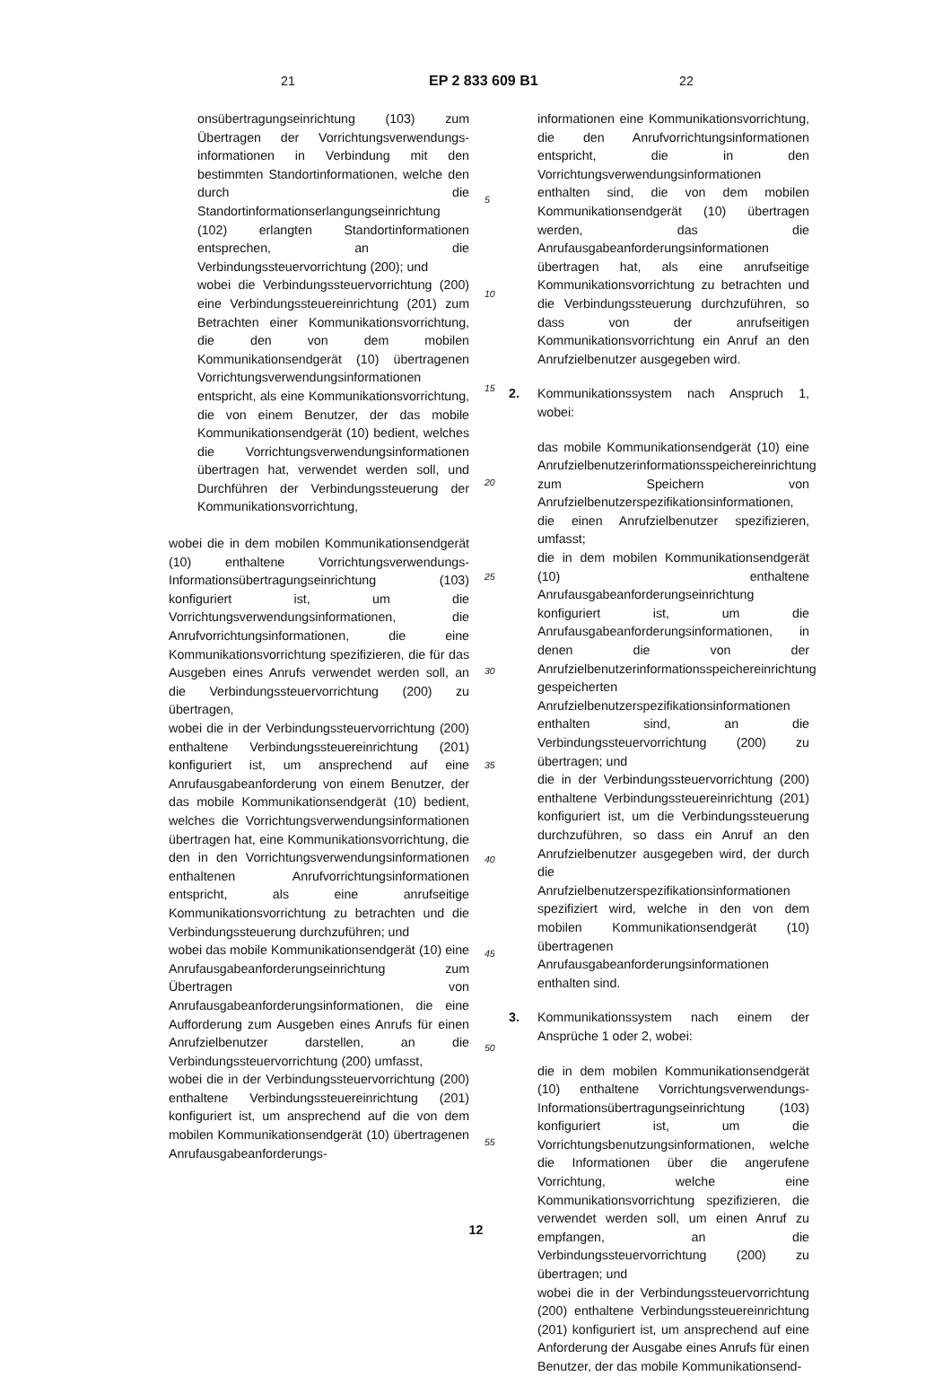21 EP 2 833 609 B1 22
onsübertragungseinrichtung (103) zum Übertragen der Vorrichtungsverwendungs-informationen in Verbindung mit den bestimmten Standortinformationen, welche den durch die Standortinformationserlangungseinrichtung (102) erlangten Standortinformationen entsprechen, an die Verbindungssteuervorrichtung (200); und
wobei die Verbindungssteuervorrichtung (200) eine Verbindungssteuereinrichtung (201) zum Betrachten einer Kommunikationsvorrichtung, die den von dem mobilen Kommunikationsendgerät (10) übertragenen Vorrichtungsverwendungsinformationen entspricht, als eine Kommunikationsvorrichtung, die von einem Benutzer, der das mobile Kommunikationsendgerät (10) bedient, welches die Vorrichtungsverwendungsinformationen übertragen hat, verwendet werden soll, und Durchführen der Verbindungssteuerung der Kommunikationsvorrichtung,
wobei die in dem mobilen Kommunikationsendgerät (10) enthaltene Vorrichtungsverwendungs-Informationsübertragungseinrichtung (103) konfiguriert ist, um die Vorrichtungsverwendungsinformationen, die Anrufvorrichtungsinformationen, die eine Kommunikationsvorrichtung spezifizieren, die für das Ausgeben eines Anrufs verwendet werden soll, an die Verbindungssteuervorrichtung (200) zu übertragen,
wobei die in der Verbindungssteuervorrichtung (200) enthaltene Verbindungssteuereinrichtung (201) konfiguriert ist, um ansprechend auf eine Anrufausgabeanforderung von einem Benutzer, der das mobile Kommunikationsendgerät (10) bedient, welches die Vorrichtungsverwendungsinformationen übertragen hat, eine Kommunikationsvorrichtung, die den in den Vorrichtungsverwendungsinformationen enthaltenen Anrufvorrichtungsinformationen entspricht, als eine anrufseitige Kommunikationsvorrichtung zu betrachten und die Verbindungssteuerung durchzuführen; und
wobei das mobile Kommunikationsendgerät (10) eine Anrufausgabeanforderungseinrichtung zum Übertragen von Anrufausgabeanforderungsinformationen, die eine Aufforderung zum Ausgeben eines Anrufs für einen Anrufzielbenutzer darstellen, an die Verbindungssteuervorrichtung (200) umfasst,
wobei die in der Verbindungssteuervorrichtung (200) enthaltene Verbindungssteuereinrichtung (201) konfiguriert ist, um ansprechend auf die von dem mobilen Kommunikationsendgerät (10) übertragenen Anrufausgabeanforderungs-
5
10
15
20
25
30
35
40
45
50
55
informationen eine Kommunikationsvorrichtung, die den Anrufvorrichtungsinformationen entspricht, die in den Vorrichtungsverwendungsinformationen enthalten sind, die von dem mobilen Kommunikationsendgerät (10) übertragen werden, das die Anrufausgabeanforderungsinformationen übertragen hat, als eine anrufseitige Kommunikationsvorrichtung zu betrachten und die Verbindungssteuerung durchzuführen, so dass von der anrufseitigen Kommunikationsvorrichtung ein Anruf an den Anrufzielbenutzer ausgegeben wird.
2. Kommunikationssystem nach Anspruch 1, wobei:
das mobile Kommunikationsendgerät (10) eine Anrufzielbenutzerinformationsspeichereinrichtung zum Speichern von Anrufzielbenutzerspezifikationsinformationen, die einen Anrufzielbenutzer spezifizieren, umfasst;
die in dem mobilen Kommunikationsendgerät (10) enthaltene Anrufausgabeanforderungseinrichtung konfiguriert ist, um die Anrufausgabeanforderungsinformationen, in denen die von der Anrufzielbenutzerinformationsspeichereinrichtung gespeicherten Anrufzielbenutzerspezifikationsinformationen enthalten sind, an die Verbindungssteuervorrichtung (200) zu übertragen; und
die in der Verbindungssteuervorrichtung (200) enthaltene Verbindungssteuereinrichtung (201) konfiguriert ist, um die Verbindungssteuerung durchzuführen, so dass ein Anruf an den Anrufzielbenutzer ausgegeben wird, der durch die Anrufzielbenutzerspezifikationsinformationen spezifiziert wird, welche in den von dem mobilen Kommunikationsendgerät (10) übertragenen Anrufausgabeanforderungsinformationen enthalten sind.
3. Kommunikationssystem nach einem der Ansprüche 1 oder 2, wobei:
die in dem mobilen Kommunikationsendgerät (10) enthaltene Vorrichtungsverwendungs-Informationsübertragungseinrichtung (103) konfiguriert ist, um die Vorrichtungsbenutzungsinformationen, welche die Informationen über die angerufene Vorrichtung, welche eine Kommunikationsvorrichtung spezifizieren, die verwendet werden soll, um einen Anruf zu empfangen, an die Verbindungssteuervorrichtung (200) zu übertragen; und
wobei die in der Verbindungssteuervorrichtung (200) enthaltene Verbindungssteuereinrichtung (201) konfiguriert ist, um ansprechend auf eine Anforderung der Ausgabe eines Anrufs für einen Benutzer, der das mobile Kommunikationsend-
12